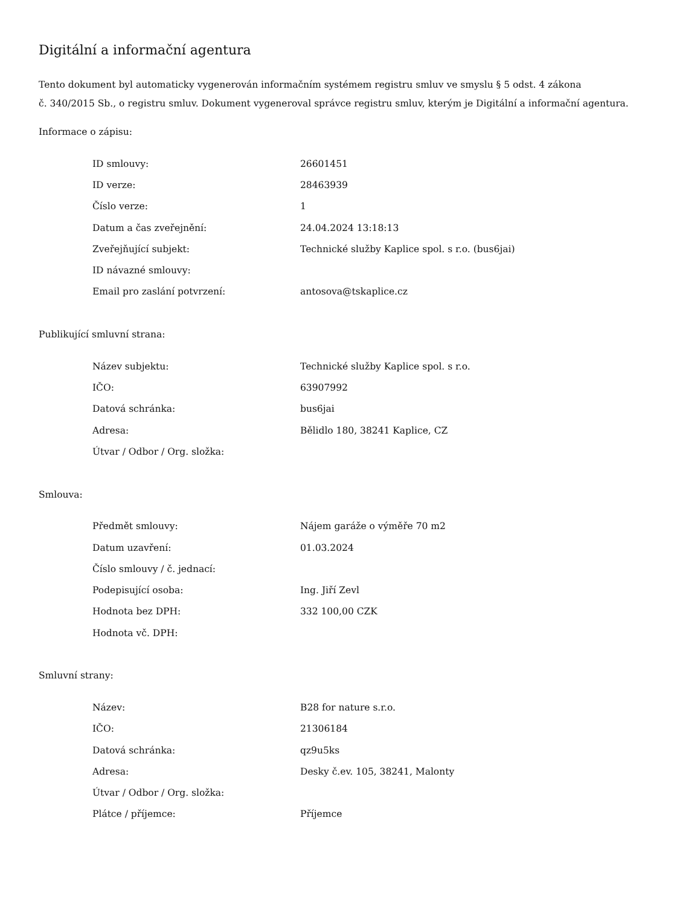Digitální a informační agentura
Tento dokument byl automaticky vygenerován informačním systémem registru smluv ve smyslu § 5 odst. 4 zákona
č. 340/2015 Sb., o registru smluv. Dokument vygeneroval správce registru smluv, kterým je Digitální a informační agentura.
Informace o zápisu:
| ID smlouvy: | 26601451 |
| ID verze: | 28463939 |
| Číslo verze: | 1 |
| Datum a čas zveřejnění: | 24.04.2024 13:18:13 |
| Zveřejňující subjekt: | Technické služby Kaplice spol. s r.o. (bus6jai) |
| ID návazné smlouvy: | |
| Email pro zaslání potvrzení: | antosova@tskaplice.cz |
Publikující smluvní strana:
| Název subjektu: | Technické služby Kaplice spol. s r.o. |
| IČO: | 63907992 |
| Datová schránka: | bus6jai |
| Adresa: | Bělidlo 180, 38241 Kaplice, CZ |
| Útvar / Odbor / Org. složka: | |
Smlouva:
| Předmět smlouvy: | Nájem garáže o výměře 70 m2 |
| Datum uzavření: | 01.03.2024 |
| Číslo smlouvy / č. jednací: | |
| Podepisující osoba: | Ing. Jiří Zevl |
| Hodnota bez DPH: | 332 100,00 CZK |
| Hodnota vč. DPH: | |
Smluvní strany:
| Název: | B28 for nature s.r.o. |
| IČO: | 21306184 |
| Datová schránka: | qz9u5ks |
| Adresa: | Desky č.ev. 105, 38241, Malonty |
| Útvar / Odbor / Org. složka: | |
| Plátce / příjemce: | Příjemce |